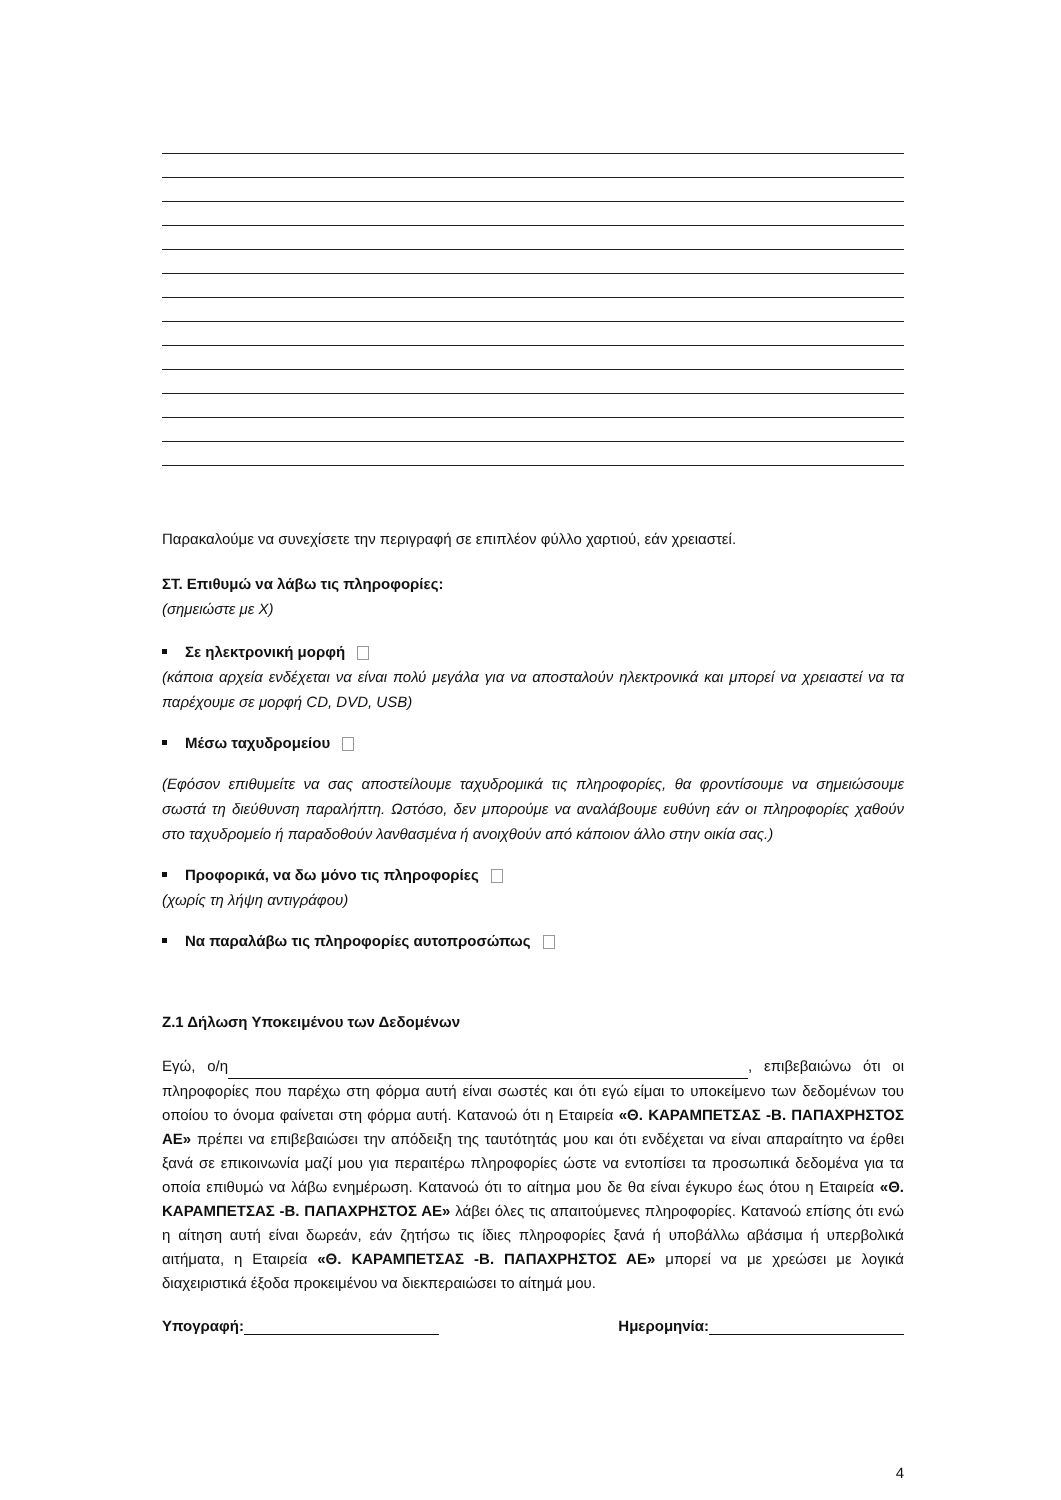Παρακαλούμε να συνεχίσετε την περιγραφή σε επιπλέον φύλλο χαρτιού, εάν χρειαστεί.
ΣΤ. Επιθυμώ να λάβω τις πληροφορίες:
(σημειώστε με Χ)
Σε ηλεκτρονική μορφή
(κάποια αρχεία ενδέχεται να είναι πολύ μεγάλα για να αποσταλούν ηλεκτρονικά και μπορεί να χρειαστεί να τα παρέχουμε σε μορφή CD, DVD, USB)
Μέσω ταχυδρομείου
(Εφόσον επιθυμείτε να σας αποστείλουμε ταχυδρομικά τις πληροφορίες, θα φροντίσουμε να σημειώσουμε σωστά τη διεύθυνση παραλήπτη. Ωστόσο, δεν μπορούμε να αναλάβουμε ευθύνη εάν οι πληροφορίες χαθούν στο ταχυδρομείο ή παραδοθούν λανθασμένα ή ανοιχθούν από κάποιον άλλο στην οικία σας.)
Προφορικά, να δω μόνο τις πληροφορίες
(χωρίς τη λήψη αντιγράφου)
Να παραλάβω τις πληροφορίες αυτοπροσώπως
Ζ.1 Δήλωση Υποκειμένου των Δεδομένων
Εγώ, ο/η , επιβεβαιώνω ότι οι πληροφορίες που παρέχω στη φόρμα αυτή είναι σωστές και ότι εγώ είμαι το υποκείμενο των δεδομένων του οποίου το όνομα φαίνεται στη φόρμα αυτή. Κατανοώ ότι η Εταιρεία «Θ. ΚΑΡΑΜΠΕΤΣΑΣ -Β. ΠΑΠΑΧΡΗΣΤΟΣ ΑΕ» πρέπει να επιβεβαιώσει την απόδειξη της ταυτότητάς μου και ότι ενδέχεται να είναι απαραίτητο να έρθει ξανά σε επικοινωνία μαζί μου για περαιτέρω πληροφορίες ώστε να εντοπίσει τα προσωπικά δεδομένα για τα οποία επιθυμώ να λάβω ενημέρωση. Κατανοώ ότι το αίτημα μου δε θα είναι έγκυρο έως ότου η Εταιρεία «Θ. ΚΑΡΑΜΠΕΤΣΑΣ -Β. ΠΑΠΑΧΡΗΣΤΟΣ ΑΕ» λάβει όλες τις απαιτούμενες πληροφορίες. Κατανοώ επίσης ότι ενώ η αίτηση αυτή είναι δωρεάν, εάν ζητήσω τις ίδιες πληροφορίες ξανά ή υποβάλλω αβάσιμα ή υπερβολικά αιτήματα, η Εταιρεία «Θ. ΚΑΡΑΜΠΕΤΣΑΣ -Β. ΠΑΠΑΧΡΗΣΤΟΣ ΑΕ» μπορεί να με χρεώσει με λογικά διαχειριστικά έξοδα προκειμένου να διεκπεραιώσει το αίτημά μου.
Υπογραφή: Ημερομηνία:
4